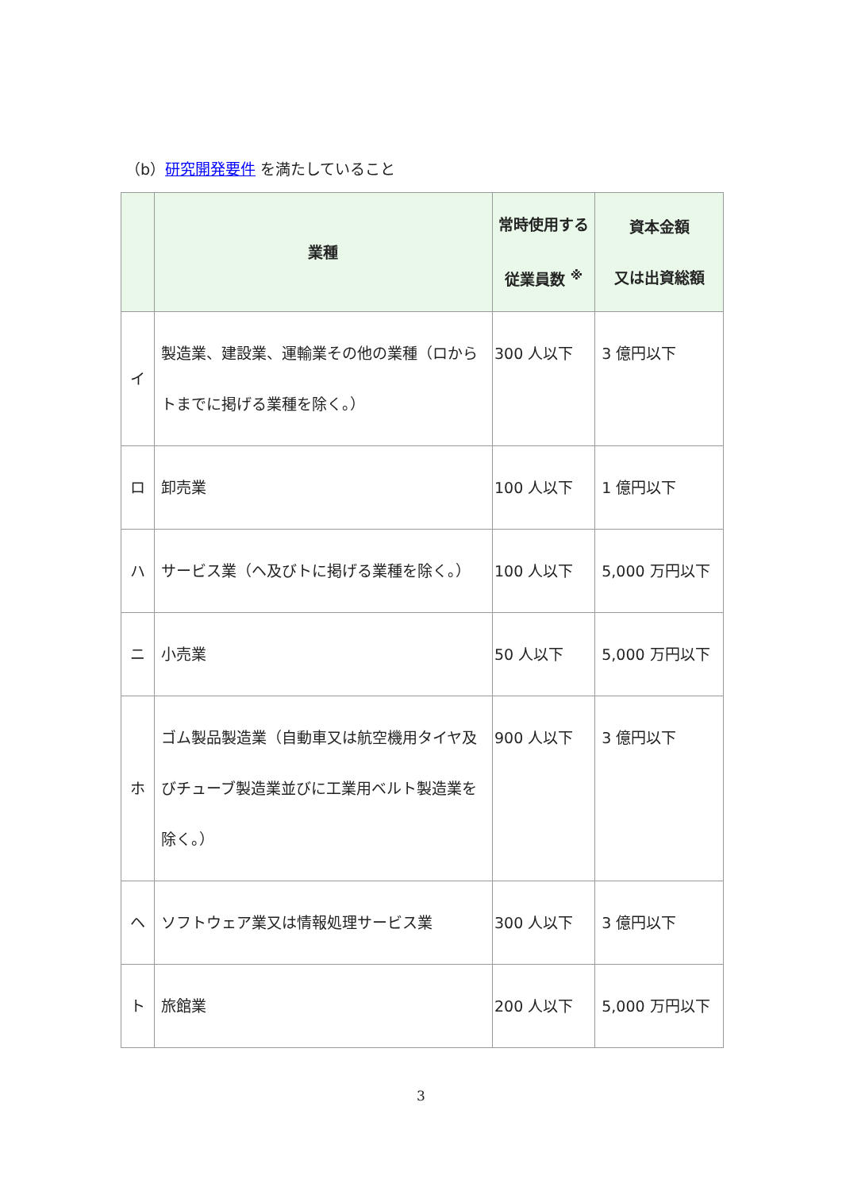（b）研究開発要件 を満たしていること
| | 業種 | 常時使用する 従業員数 <sup>※</sup> | 資本金額 又は出資総額 |
| --- | --- | --- | --- |
| イ | 製造業、建設業、運輸業その他の業種（ロからトまでに掲げる業種を除く。） | 300 人以下 | 3 億円以下 |
| ロ | 卸売業 | 100 人以下 | 1 億円以下 |
| ハ | サービス業（ヘ及びトに掲げる業種を除く。） | 100 人以下 | 5,000 万円以下 |
| ニ | 小売業 | 50 人以下 | 5,000 万円以下 |
| ホ | ゴム製品製造業（自動車又は航空機用タイヤ及びチューブ製造業並びに工業用ベルト製造業を除く。） | 900 人以下 | 3 億円以下 |
| ヘ | ソフトウェア業又は情報処理サービス業 | 300 人以下 | 3 億円以下 |
| ト | 旅館業 | 200 人以下 | 5,000 万円以下 |
3